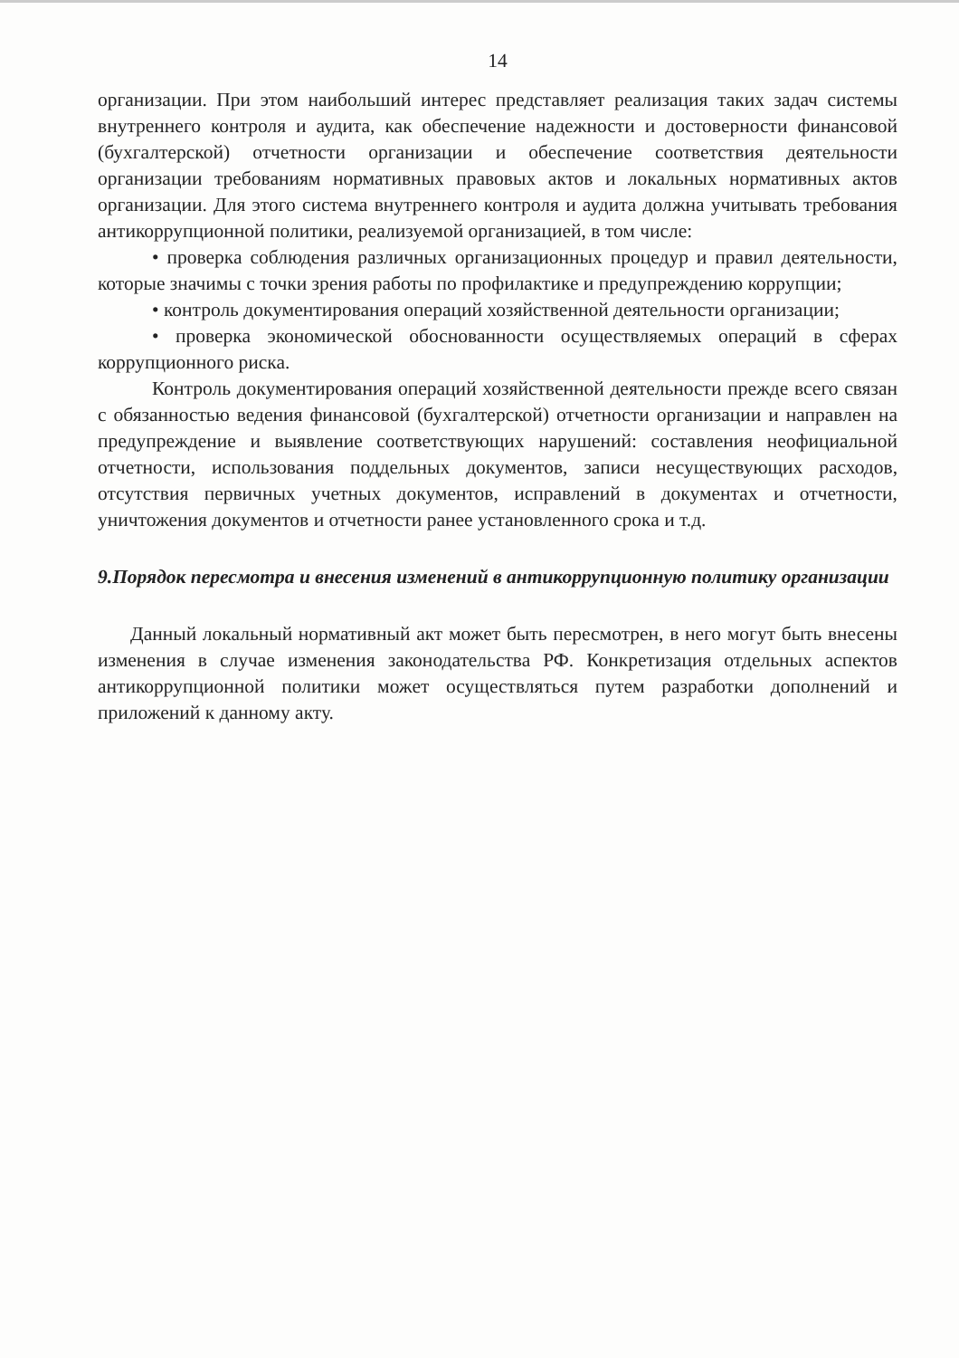14
организации. При этом наибольший интерес представляет реализация таких задач системы внутреннего контроля и аудита, как обеспечение надежности и достоверности финансовой (бухгалтерской) отчетности организации и обеспечение соответствия деятельности организации требованиям нормативных правовых актов и локальных нормативных актов организации. Для этого система внутреннего контроля и аудита должна учитывать требования антикоррупционной политики, реализуемой организацией, в том числе:
• проверка соблюдения различных организационных процедур и правил деятельности, которые значимы с точки зрения работы по профилактике и предупреждению коррупции;
• контроль документирования операций хозяйственной деятельности организации;
• проверка экономической обоснованности осуществляемых операций в сферах коррупционного риска.
Контроль документирования операций хозяйственной деятельности прежде всего связан с обязанностью ведения финансовой (бухгалтерской) отчетности организации и направлен на предупреждение и выявление соответствующих нарушений: составления неофициальной отчетности, использования поддельных документов, записи несуществующих расходов, отсутствия первичных учетных документов, исправлений в документах и отчетности, уничтожения документов и отчетности ранее установленного срока и т.д.
9.Порядок пересмотра и внесения изменений в антикоррупционную политику организации
Данный локальный нормативный акт может быть пересмотрен, в него могут быть внесены изменения в случае изменения законодательства РФ. Конкретизация отдельных аспектов антикоррупционной политики может осуществляться путем разработки дополнений и приложений к данному акту.